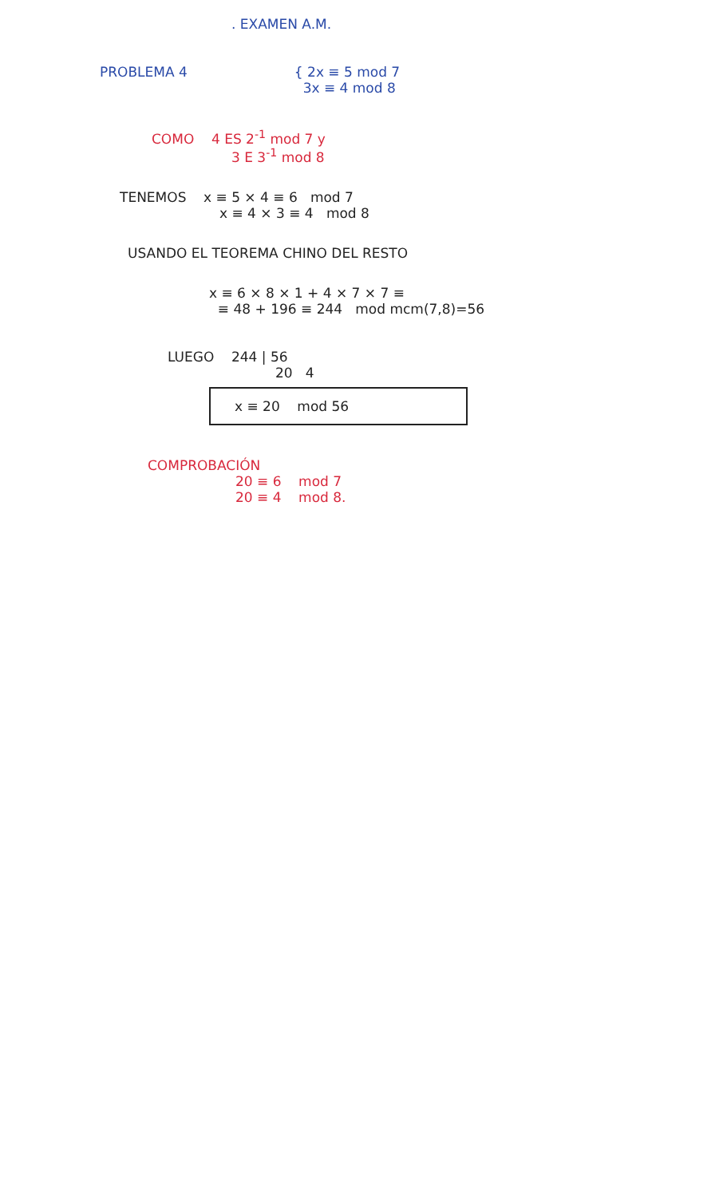. EXAMEN A.M.
PROBLEMA 4 { 2x ≡ 5 mod 7
3x ≡ 4 mod 8
COMO 4 ES 2<sup>-1</sup> mod 7 y
3 E 3<sup>-1</sup> mod 8
TENEMOS x ≡ 5 × 4 ≡ 6 mod 7
x ≡ 4 × 3 ≡ 4 mod 8
USANDO EL TEOREMA CHINO DEL RESTO
x ≡ 6 × 8 × 1 + 4 × 7 × 7 ≡
≡ 48 + 196 ≡ 244 mod mcm(7,8)=56
LUEGO 244 | 56
20 4
x ≡ 20 mod 56
COMPROBACIÓN
20 ≡ 6 mod 7
20 ≡ 4 mod 8.